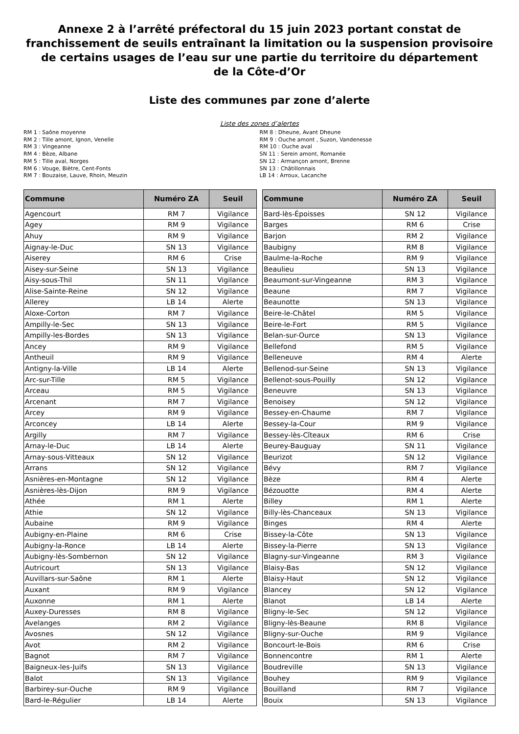Annexe 2 à l’arrêté préfectoral du 15 juin 2023 portant constat de franchissement de seuils entraînant la limitation ou la suspension provisoire de certains usages de l’eau sur une partie du territoire du département
de la Côte-d’Or
Liste des communes par zone d’alerte
Liste des zones d’alertes
RM 1 : Saône moyenne
RM 2 : Tille amont, Ignon, Venelle
RM 3 : Vingeanne
RM 4 : Bèze, Albane
RM 5 : Tille aval, Norges
RM 6 : Vouge, Biètre, Cent-Fonts
RM 7 : Bouzaise, Lauve, Rhoin, Meuzin
RM 8 : Dheune, Avant Dheune
RM 9 : Ouche amont , Suzon, Vandenesse
RM 10 : Ouche aval
SN 11 : Serein amont, Romanée
SN 12 : Armançon amont, Brenne
SN 13 : Châtillonnais
LB 14 : Arroux, Lacanche
| Commune | Numéro ZA | Seuil |
| --- | --- | --- |
| Agencourt | RM 7 | Vigilance |
| Agey | RM 9 | Vigilance |
| Ahuy | RM 9 | Vigilance |
| Aignay-le-Duc | SN 13 | Vigilance |
| Aiserey | RM 6 | Crise |
| Aisey-sur-Seine | SN 13 | Vigilance |
| Aisy-sous-Thil | SN 11 | Vigilance |
| Alise-Sainte-Reine | SN 12 | Vigilance |
| Allerey | LB 14 | Alerte |
| Aloxe-Corton | RM 7 | Vigilance |
| Ampilly-le-Sec | SN 13 | Vigilance |
| Ampilly-les-Bordes | SN 13 | Vigilance |
| Ancey | RM 9 | Vigilance |
| Antheuil | RM 9 | Vigilance |
| Antigny-la-Ville | LB 14 | Alerte |
| Arc-sur-Tille | RM 5 | Vigilance |
| Arceau | RM 5 | Vigilance |
| Arcenant | RM 7 | Vigilance |
| Arcey | RM 9 | Vigilance |
| Arconcey | LB 14 | Alerte |
| Argilly | RM 7 | Vigilance |
| Arnay-le-Duc | LB 14 | Alerte |
| Arnay-sous-Vitteaux | SN 12 | Vigilance |
| Arrans | SN 12 | Vigilance |
| Asnières-en-Montagne | SN 12 | Vigilance |
| Asnières-lès-Dijon | RM 9 | Vigilance |
| Athée | RM 1 | Alerte |
| Athie | SN 12 | Vigilance |
| Aubaine | RM 9 | Vigilance |
| Aubigny-en-Plaine | RM 6 | Crise |
| Aubigny-la-Ronce | LB 14 | Alerte |
| Aubigny-lès-Sombernon | SN 12 | Vigilance |
| Autricourt | SN 13 | Vigilance |
| Auvillars-sur-Saône | RM 1 | Alerte |
| Auxant | RM 9 | Vigilance |
| Auxonne | RM 1 | Alerte |
| Auxey-Duresses | RM 8 | Vigilance |
| Avelanges | RM 2 | Vigilance |
| Avosnes | SN 12 | Vigilance |
| Avot | RM 2 | Vigilance |
| Bagnot | RM 7 | Vigilance |
| Baigneux-les-Juifs | SN 13 | Vigilance |
| Balot | SN 13 | Vigilance |
| Barbirey-sur-Ouche | RM 9 | Vigilance |
| Bard-le-Régulier | LB 14 | Alerte |
| Commune | Numéro ZA | Seuil |
| --- | --- | --- |
| Bard-lès-Époisses | SN 12 | Vigilance |
| Barges | RM 6 | Crise |
| Barjon | RM 2 | Vigilance |
| Baubigny | RM 8 | Vigilance |
| Baulme-la-Roche | RM 9 | Vigilance |
| Beaulieu | SN 13 | Vigilance |
| Beaumont-sur-Vingeanne | RM 3 | Vigilance |
| Beaune | RM 7 | Vigilance |
| Beaunotte | SN 13 | Vigilance |
| Beire-le-Châtel | RM 5 | Vigilance |
| Beire-le-Fort | RM 5 | Vigilance |
| Belan-sur-Ource | SN 13 | Vigilance |
| Bellefond | RM 5 | Vigilance |
| Belleneuve | RM 4 | Alerte |
| Bellenod-sur-Seine | SN 13 | Vigilance |
| Bellenot-sous-Pouilly | SN 12 | Vigilance |
| Beneuvre | SN 13 | Vigilance |
| Benoisey | SN 12 | Vigilance |
| Bessey-en-Chaume | RM 7 | Vigilance |
| Bessey-la-Cour | RM 9 | Vigilance |
| Bessey-lès-Cîteaux | RM 6 | Crise |
| Beurey-Bauguay | SN 11 | Vigilance |
| Beurizot | SN 12 | Vigilance |
| Bévy | RM 7 | Vigilance |
| Bèze | RM 4 | Alerte |
| Bézouotte | RM 4 | Alerte |
| Billey | RM 1 | Alerte |
| Billy-lès-Chanceaux | SN 13 | Vigilance |
| Binges | RM 4 | Alerte |
| Bissey-la-Côte | SN 13 | Vigilance |
| Bissey-la-Pierre | SN 13 | Vigilance |
| Blagny-sur-Vingeanne | RM 3 | Vigilance |
| Blaisy-Bas | SN 12 | Vigilance |
| Blaisy-Haut | SN 12 | Vigilance |
| Blancey | SN 12 | Vigilance |
| Blanot | LB 14 | Alerte |
| Bligny-le-Sec | SN 12 | Vigilance |
| Bligny-lès-Beaune | RM 8 | Vigilance |
| Bligny-sur-Ouche | RM 9 | Vigilance |
| Boncourt-le-Bois | RM 6 | Crise |
| Bonnencontre | RM 1 | Alerte |
| Boudreville | SN 13 | Vigilance |
| Bouhey | RM 9 | Vigilance |
| Bouilland | RM 7 | Vigilance |
| Bouix | SN 13 | Vigilance |